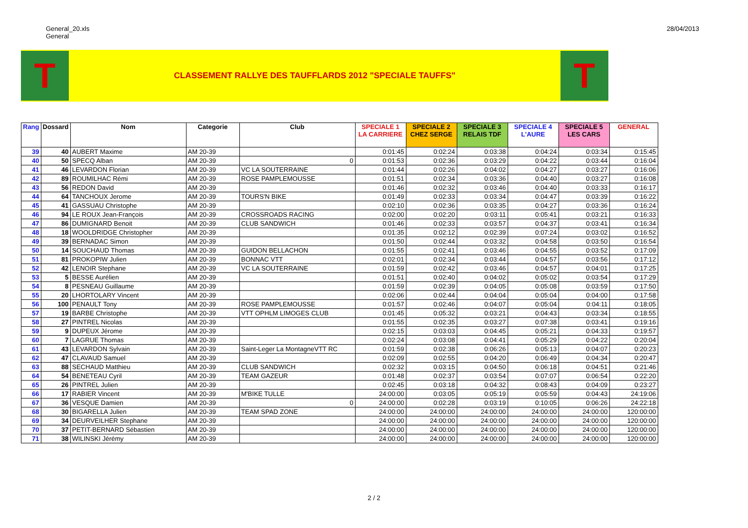General_20.xls
General
28/04/2013
T
CLASSEMENT RALLYE DES TAUFFLARDS 2012 "SPECIALE TAUFFS"
T
| Rang | Dossard | Nom | Categorie | Club | SPECIALE 1 LA CARRIERE | SPECIALE 2 CHEZ SERGE | SPECIALE 3 RELAIS TDF | SPECIALE 4 L'AURE | SPECIALE 5 LES CARS | GENERAL |
| --- | --- | --- | --- | --- | --- | --- | --- | --- | --- | --- |
| 39 | 40 | AUBERT Maxime | AM 20-39 | | 0:01:45 | 0:02:24 | 0:03:38 | 0:04:24 | 0:03:34 | 0:15:45 |
| 40 | 50 | SPECQ Alban | AM 20-39 | 0 | 0:01:53 | 0:02:36 | 0:03:29 | 0:04:22 | 0:03:44 | 0:16:04 |
| 41 | 46 | LEVARDON Florian | AM 20-39 | VC LA SOUTERRAINE | 0:01:44 | 0:02:26 | 0:04:02 | 0:04:27 | 0:03:27 | 0:16:06 |
| 42 | 89 | ROUMILHAC Rémi | AM 20-39 | ROSE PAMPLEMOUSSE | 0:01:51 | 0:02:34 | 0:03:36 | 0:04:40 | 0:03:27 | 0:16:08 |
| 43 | 56 | REDON David | AM 20-39 | | 0:01:46 | 0:02:32 | 0:03:46 | 0:04:40 | 0:03:33 | 0:16:17 |
| 44 | 64 | TANCHOUX Jerome | AM 20-39 | TOURS'N BIKE | 0:01:49 | 0:02:33 | 0:03:34 | 0:04:47 | 0:03:39 | 0:16:22 |
| 45 | 41 | GASSUAU Christophe | AM 20-39 | | 0:02:10 | 0:02:36 | 0:03:35 | 0:04:27 | 0:03:36 | 0:16:24 |
| 46 | 94 | LE ROUX Jean-François | AM 20-39 | CROSSROADS RACING | 0:02:00 | 0:02:20 | 0:03:11 | 0:05:41 | 0:03:21 | 0:16:33 |
| 47 | 86 | DUMIGNARD Benoit | AM 20-39 | CLUB SANDWICH | 0:01:46 | 0:02:33 | 0:03:57 | 0:04:37 | 0:03:41 | 0:16:34 |
| 48 | 18 | WOOLDRIDGE Christopher | AM 20-39 | | 0:01:35 | 0:02:12 | 0:02:39 | 0:07:24 | 0:03:02 | 0:16:52 |
| 49 | 39 | BERNADAC Simon | AM 20-39 | | 0:01:50 | 0:02:44 | 0:03:32 | 0:04:58 | 0:03:50 | 0:16:54 |
| 50 | 14 | SOUCHAUD Thomas | AM 20-39 | GUIDON BELLACHON | 0:01:55 | 0:02:41 | 0:03:46 | 0:04:55 | 0:03:52 | 0:17:09 |
| 51 | 81 | PROKOPIW Julien | AM 20-39 | BONNAC VTT | 0:02:01 | 0:02:34 | 0:03:44 | 0:04:57 | 0:03:56 | 0:17:12 |
| 52 | 42 | LENOIR Stephane | AM 20-39 | VC LA SOUTERRAINE | 0:01:59 | 0:02:42 | 0:03:46 | 0:04:57 | 0:04:01 | 0:17:25 |
| 53 | 5 | BESSE Aurélien | AM 20-39 | | 0:01:51 | 0:02:40 | 0:04:02 | 0:05:02 | 0:03:54 | 0:17:29 |
| 54 | 8 | PESNEAU Guillaume | AM 20-39 | | 0:01:59 | 0:02:39 | 0:04:05 | 0:05:08 | 0:03:59 | 0:17:50 |
| 55 | 20 | LHORTOLARY Vincent | AM 20-39 | | 0:02:06 | 0:02:44 | 0:04:04 | 0:05:04 | 0:04:00 | 0:17:58 |
| 56 | 100 | PENAULT Tony | AM 20-39 | ROSE PAMPLEMOUSSE | 0:01:57 | 0:02:46 | 0:04:07 | 0:05:04 | 0:04:11 | 0:18:05 |
| 57 | 19 | BARBE Christophe | AM 20-39 | VTT OPHLM LIMOGES CLUB | 0:01:45 | 0:05:32 | 0:03:21 | 0:04:43 | 0:03:34 | 0:18:55 |
| 58 | 27 | PINTREL Nicolas | AM 20-39 | | 0:01:55 | 0:02:35 | 0:03:27 | 0:07:38 | 0:03:41 | 0:19:16 |
| 59 | 9 | DUPEUX Jérome | AM 20-39 | | 0:02:15 | 0:03:03 | 0:04:45 | 0:05:21 | 0:04:33 | 0:19:57 |
| 60 | 7 | LAGRUE Thomas | AM 20-39 | | 0:02:24 | 0:03:08 | 0:04:41 | 0:05:29 | 0:04:22 | 0:20:04 |
| 61 | 43 | LEVARDON Sylvain | AM 20-39 | Saint-Leger La MontagneVTT RC | 0:01:59 | 0:02:38 | 0:06:26 | 0:05:13 | 0:04:07 | 0:20:23 |
| 62 | 47 | CLAVAUD Samuel | AM 20-39 | | 0:02:09 | 0:02:55 | 0:04:20 | 0:06:49 | 0:04:34 | 0:20:47 |
| 63 | 88 | SECHAUD Matthieu | AM 20-39 | CLUB SANDWICH | 0:02:32 | 0:03:15 | 0:04:50 | 0:06:18 | 0:04:51 | 0:21:46 |
| 64 | 54 | BENETEAU Cyril | AM 20-39 | TEAM GAZEUR | 0:01:48 | 0:02:37 | 0:03:54 | 0:07:07 | 0:06:54 | 0:22:20 |
| 65 | 26 | PINTREL Julien | AM 20-39 | | 0:02:45 | 0:03:18 | 0:04:32 | 0:08:43 | 0:04:09 | 0:23:27 |
| 66 | 17 | RABIER Vincent | AM 20-39 | M'BIKE TULLE | 24:00:00 | 0:03:05 | 0:05:19 | 0:05:59 | 0:04:43 | 24:19:06 |
| 67 | 36 | VESQUE Damien | AM 20-39 | 0 | 24:00:00 | 0:02:28 | 0:03:19 | 0:10:05 | 0:06:26 | 24:22:18 |
| 68 | 30 | BIGARELLA Julien | AM 20-39 | TEAM SPAD ZONE | 24:00:00 | 24:00:00 | 24:00:00 | 24:00:00 | 24:00:00 | 120:00:00 |
| 69 | 34 | DEURVEILHER Stephane | AM 20-39 | | 24:00:00 | 24:00:00 | 24:00:00 | 24:00:00 | 24:00:00 | 120:00:00 |
| 70 | 37 | PETIT-BERNARD Sébastien | AM 20-39 | | 24:00:00 | 24:00:00 | 24:00:00 | 24:00:00 | 24:00:00 | 120:00:00 |
| 71 | 38 | WILINSKI Jérémy | AM 20-39 | | 24:00:00 | 24:00:00 | 24:00:00 | 24:00:00 | 24:00:00 | 120:00:00 |
2 / 2